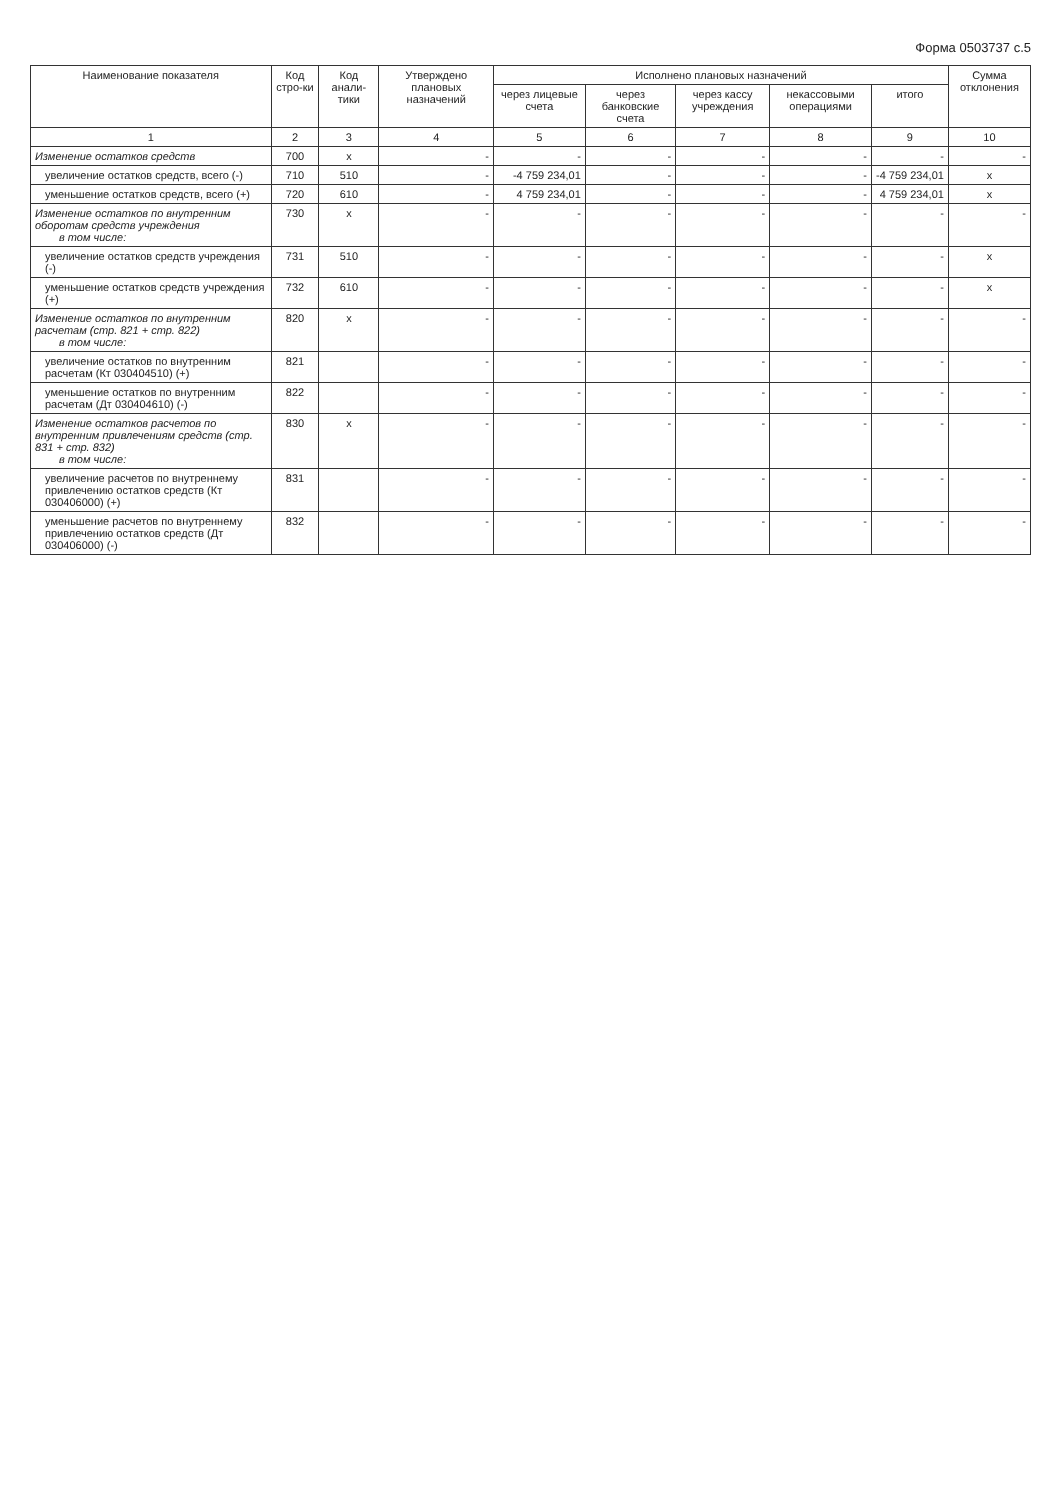Форма 0503737 с.5
| Наименование показателя | Код стро-ки | Код анали-тики | Утверждено плановых назначений | Исполнено плановых назначений | | | | | Сумма отклонения |
| --- | --- | --- | --- | --- | --- | --- | --- | --- | --- |
| | | | | через лицевые счета | через банковские счета | через кассу учреждения | некассовыми операциями | итого | |
| 1 | 2 | 3 | 4 | 5 | 6 | 7 | 8 | 9 | 10 |
| Изменение остатков средств | 700 | x | - | - | - | - | - | - | - |
| увеличение остатков средств, всего (-) | 710 | 510 | - | -4 759 234,01 | - | - | - | -4 759 234,01 | x |
| уменьшение остатков средств, всего (+) | 720 | 610 | - | 4 759 234,01 | - | - | - | 4 759 234,01 | x |
| Изменение остатков по внутренним оборотам средств учреждения в том числе: | 730 | x | - | - | - | - | - | - | - |
| увеличение остатков средств учреждения (-) | 731 | 510 | - | - | - | - | - | - | x |
| уменьшение остатков средств учреждения (+) | 732 | 610 | - | - | - | - | - | - | x |
| Изменение остатков по внутренним расчетам (стр. 821 + стр. 822) в том числе: | 820 | x | - | - | - | - | - | - | - |
| увеличение остатков по внутренним расчетам (Кт 030404510) (+) | 821 | | - | - | - | - | - | - | - |
| уменьшение остатков по внутренним расчетам (Дт 030404610) (-) | 822 | | - | - | - | - | - | - | - |
| Изменение остатков расчетов по внутренним привлечениям средств (стр. 831 + стр. 832) в том числе: | 830 | x | - | - | - | - | - | - | - |
| увеличение расчетов по внутреннему привлечению остатков средств (Кт 030406000) (+) | 831 | | - | - | - | - | - | - | - |
| уменьшение расчетов по внутреннему привлечению остатков средств (Дт 030406000) (-) | 832 | | - | - | - | - | - | - | - |